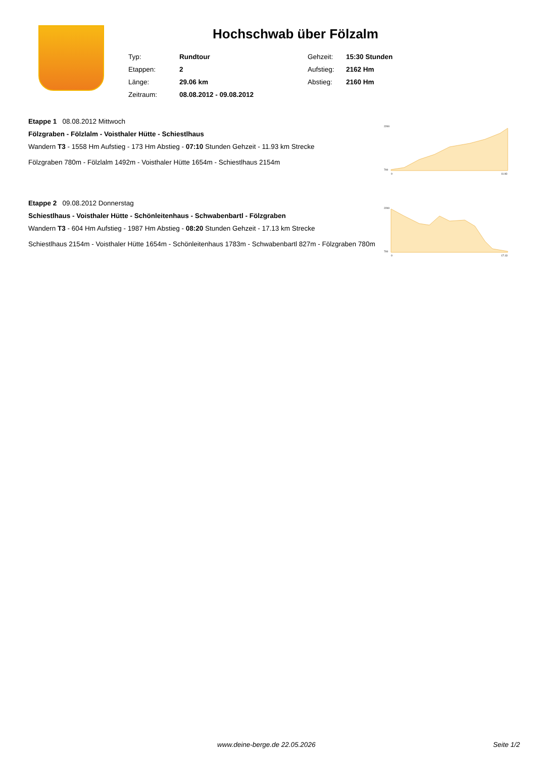Hochschwab über Fölzalm
| Typ: | Rundtour | Gehzeit: | 15:30 Stunden |
| Etappen: | 2 | Aufstieg: | 2162 Hm |
| Länge: | 29.06 km | Abstieg: | 2160 Hm |
| Zeitraum: | 08.08.2012 - 09.08.2012 | | |
Etappe 1 08.08.2012 Mittwoch
Fölzgraben - Fölzlalm - Voisthaler Hütte - Schiestlhaus
Wandern T3 - 1558 Hm Aufstieg - 173 Hm Abstieg - 07:10 Stunden Gehzeit - 11.93 km Strecke
Fölzgraben 780m - Fölzlalm 1492m - Voisthaler Hütte 1654m - Schiestlhaus 2154m
2200
700
0
11.93
Etappe 2 09.08.2012 Donnerstag
Schiestlhaus - Voisthaler Hütte - Schönleitenhaus - Schwabenbartl - Fölzgraben
Wandern T3 - 604 Hm Aufstieg - 1987 Hm Abstieg - 08:20 Stunden Gehzeit - 17.13 km Strecke
Schiestlhaus 2154m - Voisthaler Hütte 1654m - Schönleitenhaus 1783m - Schwabenbartl 827m - Fölzgraben 780m
2200
700
0
17.13
www.deine-berge.de 22.05.2026 Seite 1/2